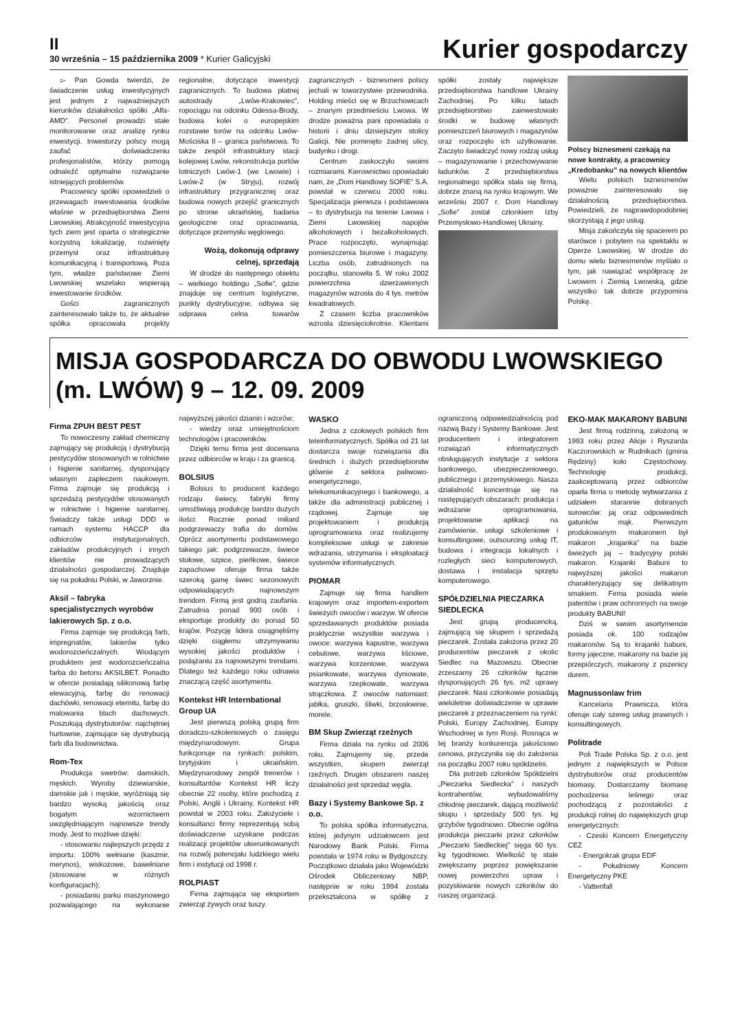II
30 września – 15 października 2009 * Kurier Galicyjski
Kurier gospodarczy
▻ Pan Gowda twierdzi, że świadczenie usług inwestycyjnych jest jednym z najważniejszych kierunków działalności spółki „Alfa-AMD”. Personel prowadzi stałe monitorowanie oraz analizę rynku inwestycji. Inwestorzy polscy mogą zaufać doświadczeniu profesjonalistów, którzy pomogą odnaleźć optymalne rozwiązanie istniejących problemów.
Pracownicy spółki opowiedzieli o przewagach inwestowania środków właśnie w przedsiębiorstwa Ziemi Lwowskiej. Atrakcyjność inwestycyjna tych ziem jest oparta o strategicznie korzystną lokalizację, rozwinięty przemysł oraz infrastrukturę komunikacyjną i transportową. Poza tym, władze państwowe Ziemi Lwowskiej wszelako wspierają inwestowanie środków.
Gości zagranicznych zainteresowało także to, że aktualnie spółka opracowała projekty regionalne, dotyczące inwestycji zagranicznych. To budowa płatnej autostrady „Lwów-Krakowiec”, ropociągu na odcinku Odessa-Brody, budowa kolei o europejskim rozstawie torów na odcinku Lwów- Mościska II – granica państwowa. To także zespół infrastruktury stacji kolejowej Lwów, rekonstrukcja portów lotniczych Lwów-1 (we Lwowie) i Lwów-2 (w Stryju), rozwój infrastruktury przygranicznej oraz budowa nowych przejść granicznych po stronie ukraińskiej, badania geologiczne oraz opracowania, dotyczące przemysłu węglowego.
Wożą, dokonują odprawy celnej, sprzedają
W drodze do następnego obiektu – wielkiego holdingu „Sofie”, gdzie znajduje się centrum logistyczne, punkty dystrybucyjne, odbywa się odprawa celna towarów zagranicznych - biznesmeni polscy jechali w towarzystwie przewodnika. Holding mieści się w Brzuchowicach – znanym przedmieściu Lwowa. W drodze poważna pani opowiadała o historii i dniu dzisiejszym stolicy Galicji. Nie pominięto żadnej ulicy, budynku i drogi.
Centrum zaskoczyło swoimi rozmiarami. Kierownictwo opowiadało nam, że „Dom Handlowy SOFIE” S.A. powstał w czerwcu 2000 roku. Specjalizacja pierwsza i podstawowa – to dystrybucja na terenie Lwowa i Ziemi Lwowskiej napojów alkoholowych i bezalkoholowych. Prace rozpoczęto, wynajmując pomieszczenia biurowe i magazyny. Liczba osób, zatrudnionych na początku, stanowiła 5. W roku 2002 powierzchnia dzierżawionych magazynów wzrosła do 4 tys. metrów kwadratowych.
Z czasem liczba pracowników wzrosła dziesięciokrotnie. Klientami spółki zostały największe przedsiębiorstwa handlowe Ukrainy Zachodniej. Po kilku latach przedsiębiorstwo zainwestowało środki w budowę własnych pomieszczeń biurowych i magazynów oraz rozpoczęło ich użytkowanie. Zaczęto świadczyć nowy rodzaj usług – magazynowanie i przechowywanie ładunków. Z przedsiębiorstwa regionalnego spółka stała się firmą, dobrze znaną na rynku krajowym. We wrześniu 2007 r. Dom Handlowy „Sofie” został członkiem Izby Przemysłowo-Handlowej Ukrainy.
Polscy biznesmeni czekają na nowe kontrakty, a pracownicy „Kredobanku” na nowych klientów
Wielu polskich biznesmenów poważnie zainteresowało się działalnością przedsiębiorstwa. Powiedzieli, że najprawdopodobniej skorzystają z jego usług.
Misja zakończyła się spacerem po starówce i pobytem na spektaklu w Operze Lwowskiej. W drodze do domu wielu biznesmenów myślało o tym, jak nawiązać współpracę ze Lwowem i Ziemią Lwowską, gdzie wszystko tak dobrze przypomina Polskę.
MISJA GOSPODARCZA DO OBWODU LWOWSKIEGO (m. LWÓW) 9 – 12. 09. 2009
Firma ZPUH BEST PEST
To nowoczesny zakład chemiczny zajmujący się produkcją i dystrybucją pestycydów stosowanych w rolnictwie i higienie sanitarnej, dysponujący własnym zapleczem naukowym. Firma zajmuje się produkcją i sprzedażą pestycydów stosowanych w rolnictwie i higienie sanitarnej. Świadczy także usługi DDD w ramach systemu HACCP dla odbiorców instytucjonalnych, zakładów produkcyjnych i innych klientów nie prowadzących działalności gospodarczej. Znajduje się na południu Polski, w Jaworznie.
Aksil – fabryka specjalistycznych wyrobów lakierowych Sp. z o.o.
Firma zajmuje się produkcją farb, impregnatów, lakierów tylko wodorozcieńczalnych. Wiodącym produktem jest wodorozcieńczalna farba do betonu AKSILBET. Ponadto w ofercie posiadają silikonową farbę elewacyjną, farbę do renowacji dachówki, renowacji eternitu, farbę do malowania blach dachowych. Poszukują dystrybutorów: najchętniej hurtownie, zajmujące się dystrybucją farb dla budownictwa.
Rom-Tex
Produkcja swetrów: damskich, męskich. Wyroby dziewiarskie, damskie jak i męskie, wyróżniają się bardzo wysoką jakością oraz bogatym wzornictwem uwzględniającym najnowsze trendy mody. Jest to możliwe dzięki:
- stosowaniu najlepszych przędz z importu: 100% wełniane (kaszmir, merynos), wiskozowe, bawełniane (stosowane w różnych konfiguracjach);
- posiadaniu parku maszynowego pozwalającego na wykonanie najwyższej jakości dzianin i wzorów;
- wiedzy oraz umiejętnościom technologów i pracowników.
Dzięki temu firma jest doceniana przez odbiorców w kraju i za granicą.
BOLSIUS
Bolsius to producent każdego rodzaju świecy, fabryki firmy umożliwiają produkcję bardzo dużych ilości. Rocznie ponad miliard podgrzewaczy trafia do domów. Oprócz asortymentu podstawowego takiego jak: podgrzewacze, świece stołowe, szpice, pieńkowe, świece zapachowe oferuje firma także szeroką gamę świec sezonowych odpowiadających najnowszym trendom. Firmą jest godną zaufania. Zatrudnia ponad 900 osób i eksportuje produkty do ponad 50 krajów. Pozycję lidera osiągnęliśmy dzięki ciągłemu utrzymywaniu wysokiej jakości produktów i podążaniu za najnowszymi trendami. Dlatego też każdego roku odnawia znaczącą część asortymentu.
Kontekst HR Internbational Group UA
Jest pierwszą polską grupą firm doradczo-szkoleniowych o zasięgu międzynarodowym. Grupa funkcjonuje na rynkach: polskim, brytyjskim i ukraińskim. Międzynarodowy zespół trenerów i konsultantów Kontekst HR liczy obecnie 22 osoby, które pochodzą z Polski, Anglii i Ukrainy. Kontekst HR powstał w 2003 roku. Założyciele i konsultanci firmy reprezentują sobą doświadczenie uzyskane podczas realizacji projektów ukierunkowanych na rozwój potencjału ludzkiego wielu firm i instytucji od 1998 r.
ROLPIAST
Firma zajmująca się eksportem zwierząt żywych oraz tuszy.
WASKO
Jedna z czołowych polskich firm teleinformatycznych. Spółka od 21 lat dostarcza swoje rozwiązania dla średnich i dużych przedsiębiorstw głównie z sektora paliwowo-energetycznego, telekomunikacyjnego i bankowego, a także dla administracji publicznej i rządowej. Zajmuje się projektowaniem i produkcją oprogramowania oraz realizujemy kompleksowe usługi w zakresie wdrażania, utrzymania i eksploatacji systemów informatycznych.
PIOMAR
Zajmuje się firma handlem krajowym oraz importem-exportem świeżych owoców i warzyw. W ofercie sprzedawanych produktów posiada praktycznie wszystkie warzywa i owoce: warzywa kapustne, warzywa cebulowe, warzywa liściowe, warzywa korzeniowe, warzywa psiankowate, warzywa dyniowate, warzywa rzepkowate, warzywa strączkowa. Z owoców natomiast: jabłka, gruszki, śliwki, brzoskwinie, morele.
BM Skup Zwierząt rzeźnych
Firma działa na rynku od 2006 roku. Zajmujemy się, przede wszystkim, skupem zwierząt rzeźnych. Drugim obszarem naszej działalności jest sprzedaż węgla.
Bazy i Systemy Bankowe Sp. z o.o.
To polska spółka informatyczna, której jedynym udziałowcem jest Narodowy Bank Polski. Firma powstała w 1974 roku w Bydgoszczy. Początkowo działała jako Wojewódzki Ośrodek Obliczeniowy NBP, następnie w roku 1994 została przekształcona w spółkę z ograniczoną odpowiedzialnością pod nazwą Bazy i Systemy Bankowe. Jest producentem i integratorem rozwiązań informatycznych obsługujących instytucje z sektora bankowego, ubezpieczeniowego, publicznego i przemysłowego. Nasza działalność koncentruje się na następujących obszarach: produkcja i wdrażanie oprogramowania, projektowanie aplikacji na zamówienie, usługi szkoleniowe i konsultingowe, outsourcing usług IT, budowa i integracja lokalnych i rozległych sieci komputerowych, dostawa i instalacja sprzętu komputerowego.
SPÓŁDZIELNIA PIECZARKA SIEDLECKA
Jest grupą producencką, zajmującą się skupem i sprzedażą pieczarek. Została założona przez 20 producentów pieczarek z okolic Siedlec na Mazowszu. Obecnie zrzeszamy 26 członków łącznie dysponujących 26 tys. m2 uprawy pieczarek. Nasi członkowie posiadają wieloletnie doświadczenie w uprawie pieczarek z przeznaczeniem na rynki: Polski, Europy Zachodniej, Europy Wschodniej w tym Rosji. Rosnąca w tej branży konkurencja jakościowo cenowa, przyczyniła się do założenia na początku 2007 roku spółdzielni.
Dla potrzeb członków Spółdzielni „Pieczarka Siedlecka” i naszych kontrahentów, wybudowaliśmy chłodnię pieczarek, dającą możliwość skupu i sprzedaży 500 tys. kg grzybów tygodniowo. Obecnie ogólna produkcja pieczarki przez członków „Pieczarki Siedleckiej” sięga 60 tys. kg tygodniowo. Wielkość tę stale zwiększamy poprzez powiększanie nowej powierzchni upraw i pozyskiwanie nowych członków do naszej organizacji.
EKO-MAK MAKARONY BABUNI
Jest firmą rodzinną, założoną w 1993 roku przez Alicje i Ryszarda Kaczorowskich w Rudnikach (gmina Rędziny) koło Częstochowy. Technologię produkcji, zaakceptowaną przez odbiorców oparła firma o metodę wytwarzania z udziałem starannie dobranych surowców: jaj oraz odpowiednich gatunków mąk. Pierwszym produkowanym makaronem był makaron „krajanka” na bazie świeżych jaj – tradycyjny polski makaron. Krajanki Babuni to najwyższej jakości makaron charakteryzujący się delikatnym smakiem. Firma posiada wiele patentów i praw ochronnych na swoje produkty BABUNI!
Dziś w swoim asortymencie posiada ok. 100 rodzajów makaronów. Są to krajanki babuni, formy jajeczne, makarony na bazie jaj przepiórczych, makarony z pszenicy durem.
Magnussonlaw frim
Kancelaria Prawnicza, która oferuje cały szereg usług prawnych i konsultingowych.
Politrade
Poli Trade Polska Sp. z o.o. jest jednym z największych w Polsce dystrybutorów oraz producentów biomasy. Dostarczamy biomasę pochodzenia leśnego oraz pochodzącą z pozostałości z produkcji rolnej do największych grup energetycznych:
- Czeski Koncern Energetyczny CEZ
- Energokrak grupa EDF
- Południowy Koncern Energetyczny PKE
- Vattenfall